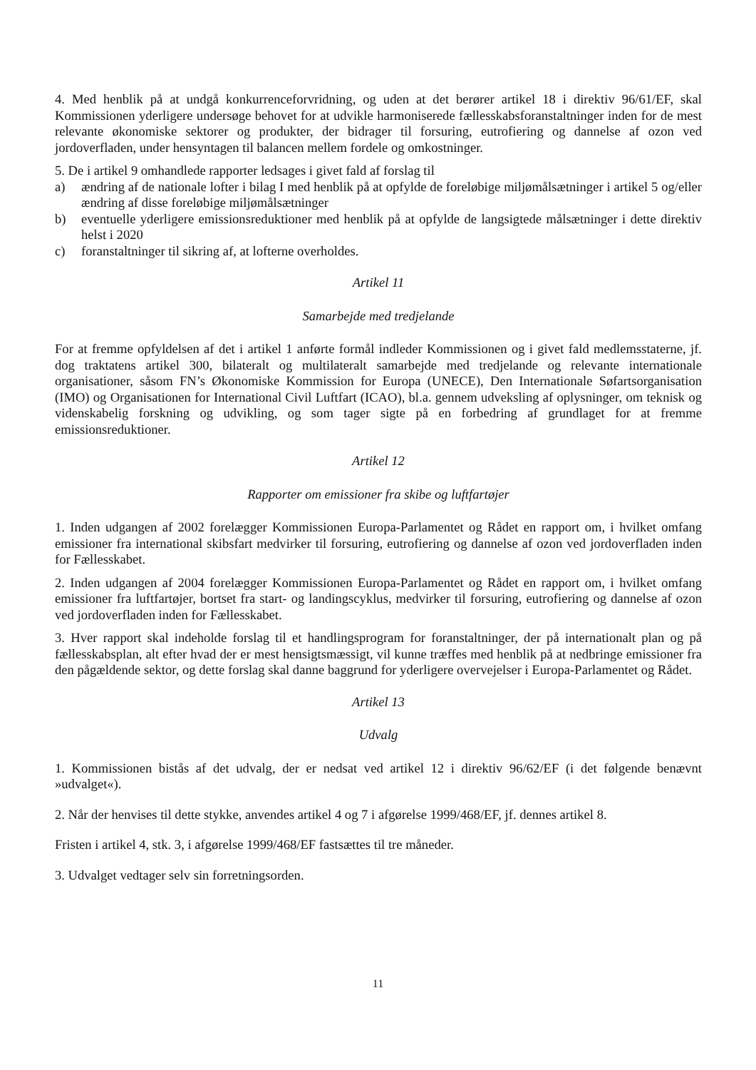4. Med henblik på at undgå konkurrenceforvridning, og uden at det berører artikel 18 i direktiv 96/61/EF, skal Kommissionen yderligere undersøge behovet for at udvikle harmoniserede fællesskabsforanstaltninger inden for de mest relevante økonomiske sektorer og produkter, der bidrager til forsuring, eutrofiering og dannelse af ozon ved jordoverfladen, under hensyntagen til balancen mellem fordele og omkostninger.
5. De i artikel 9 omhandlede rapporter ledsages i givet fald af forslag til
a) ændring af de nationale lofter i bilag I med henblik på at opfylde de foreløbige miljømålsætninger i artikel 5 og/eller ændring af disse foreløbige miljømålsætninger
b) eventuelle yderligere emissionsreduktioner med henblik på at opfylde de langsigtede målsætninger i dette direktiv helst i 2020
c) foranstaltninger til sikring af, at lofterne overholdes.
Artikel 11
Samarbejde med tredjelande
For at fremme opfyldelsen af det i artikel 1 anførte formål indleder Kommissionen og i givet fald medlemsstaterne, jf. dog traktatens artikel 300, bilateralt og multilateralt samarbejde med tredjelande og relevante internationale organisationer, såsom FN’s Økonomiske Kommission for Europa (UNECE), Den Internationale Søfartsorganisation (IMO) og Organisationen for International Civil Luftfart (ICAO), bl.a. gennem udveksling af oplysninger, om teknisk og videnskabelig forskning og udvikling, og som tager sigte på en forbedring af grundlaget for at fremme emissionsreduktioner.
Artikel 12
Rapporter om emissioner fra skibe og luftfartøjer
1. Inden udgangen af 2002 forelægger Kommissionen Europa-Parlamentet og Rådet en rapport om, i hvilket omfang emissioner fra international skibsfart medvirker til forsuring, eutrofiering og dannelse af ozon ved jordoverfladen inden for Fællesskabet.
2. Inden udgangen af 2004 forelægger Kommissionen Europa-Parlamentet og Rådet en rapport om, i hvilket omfang emissioner fra luftfartøjer, bortset fra start- og landingscyklus, medvirker til forsuring, eutrofiering og dannelse af ozon ved jordoverfladen inden for Fællesskabet.
3. Hver rapport skal indeholde forslag til et handlingsprogram for foranstaltninger, der på internationalt plan og på fællesskabsplan, alt efter hvad der er mest hensigtsmæssigt, vil kunne træffes med henblik på at nedbringe emissioner fra den pågældende sektor, og dette forslag skal danne baggrund for yderligere overvejelser i Europa-Parlamentet og Rådet.
Artikel 13
Udvalg
1. Kommissionen bistås af det udvalg, der er nedsat ved artikel 12 i direktiv 96/62/EF (i det følgende benævnt »udvalget«).
2. Når der henvises til dette stykke, anvendes artikel 4 og 7 i afgørelse 1999/468/EF, jf. dennes artikel 8.
Fristen i artikel 4, stk. 3, i afgørelse 1999/468/EF fastsættes til tre måneder.
3. Udvalget vedtager selv sin forretningsorden.
11